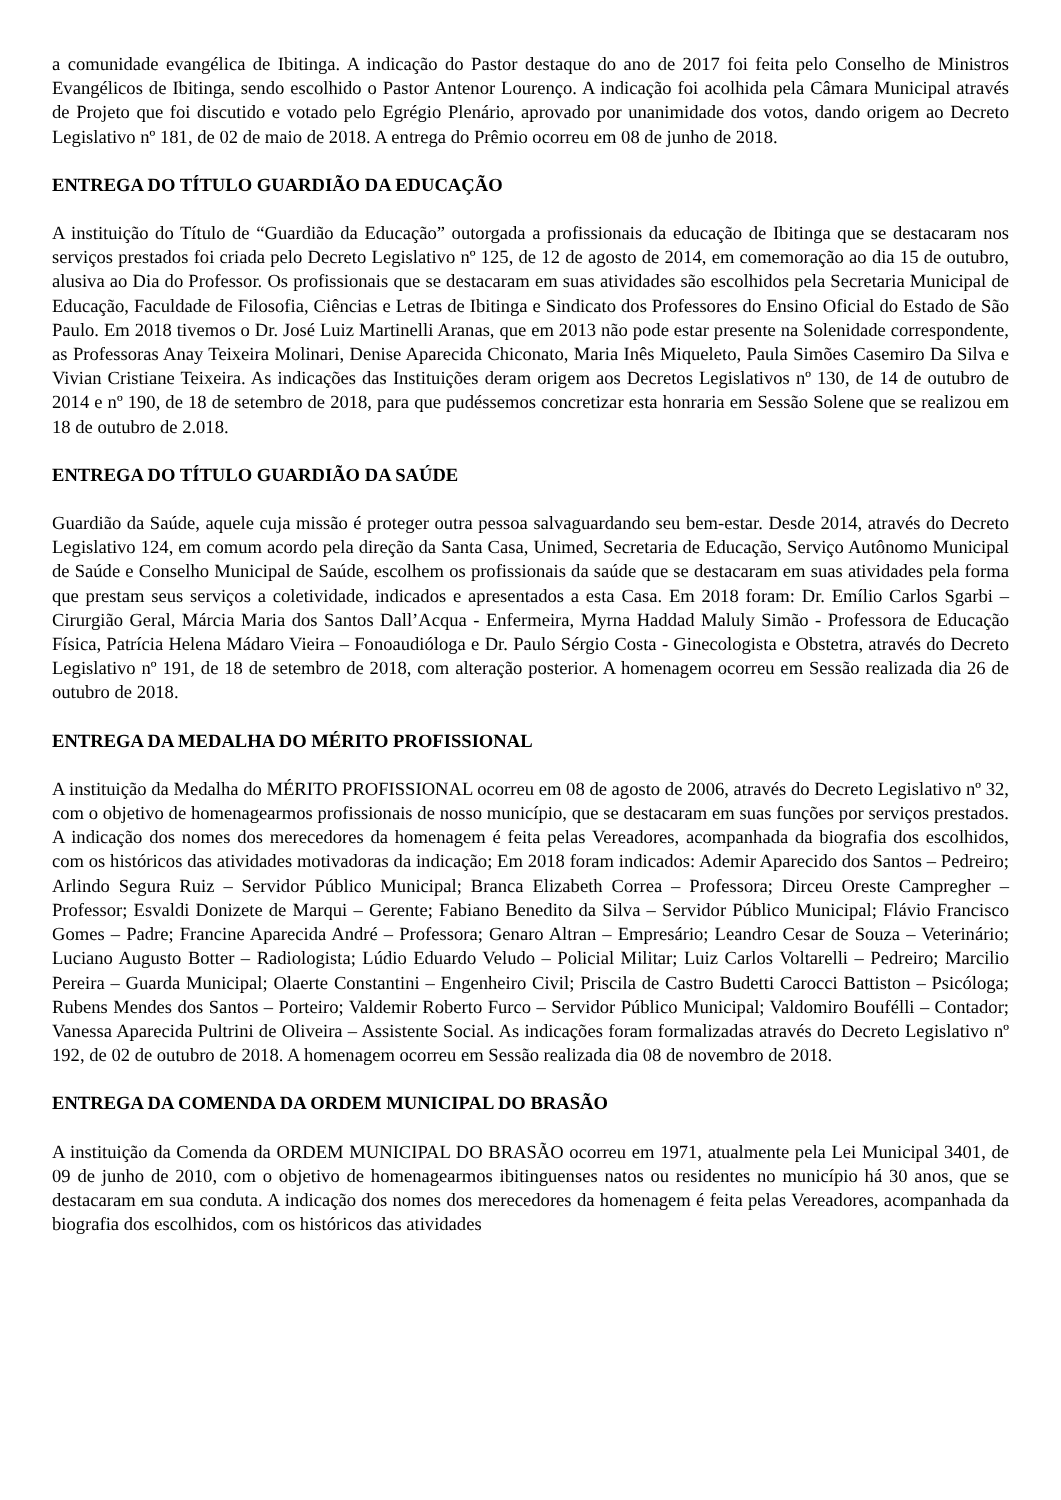a comunidade evangélica de Ibitinga. A indicação do Pastor destaque do ano de 2017 foi feita pelo Conselho de Ministros Evangélicos de Ibitinga, sendo escolhido o Pastor Antenor Lourenço. A indicação foi acolhida pela Câmara Municipal através de Projeto que foi discutido e votado pelo Egrégio Plenário, aprovado por unanimidade dos votos, dando origem ao Decreto Legislativo nº 181, de 02 de maio de 2018. A entrega do Prêmio ocorreu em 08 de junho de 2018.
ENTREGA DO TÍTULO GUARDIÃO DA EDUCAÇÃO
A instituição do Título de “Guardião da Educação” outorgada a profissionais da educação de Ibitinga que se destacaram nos serviços prestados foi criada pelo Decreto Legislativo nº 125, de 12 de agosto de 2014, em comemoração ao dia 15 de outubro, alusiva ao Dia do Professor. Os profissionais que se destacaram em suas atividades são escolhidos pela Secretaria Municipal de Educação, Faculdade de Filosofia, Ciências e Letras de Ibitinga e Sindicato dos Professores do Ensino Oficial do Estado de São Paulo. Em 2018 tivemos o Dr. José Luiz Martinelli Aranas, que em 2013 não pode estar presente na Solenidade correspondente, as Professoras Anay Teixeira Molinari, Denise Aparecida Chiconato, Maria Inês Miqueleto, Paula Simões Casemiro Da Silva e Vivian Cristiane Teixeira. As indicações das Instituições deram origem aos Decretos Legislativos nº 130, de 14 de outubro de 2014 e nº 190, de 18 de setembro de 2018, para que pudéssemos concretizar esta honraria em Sessão Solene que se realizou em 18 de outubro de 2.018.
ENTREGA DO TÍTULO GUARDIÃO DA SAÚDE
Guardião da Saúde, aquele cuja missão é proteger outra pessoa salvaguardando seu bem-estar. Desde 2014, através do Decreto Legislativo 124, em comum acordo pela direção da Santa Casa, Unimed, Secretaria de Educação, Serviço Autônomo Municipal de Saúde e Conselho Municipal de Saúde, escolhem os profissionais da saúde que se destacaram em suas atividades pela forma que prestam seus serviços a coletividade, indicados e apresentados a esta Casa. Em 2018 foram: Dr. Emílio Carlos Sgarbi – Cirurgião Geral, Márcia Maria dos Santos Dall’Acqua - Enfermeira, Myrna Haddad Maluly Simão - Professora de Educação Física, Patrícia Helena Mádaro Vieira – Fonoaudióloga e Dr. Paulo Sérgio Costa - Ginecologista e Obstetra, através do Decreto Legislativo nº 191, de 18 de setembro de 2018, com alteração posterior. A homenagem ocorreu em Sessão realizada dia 26 de outubro de 2018.
ENTREGA DA MEDALHA DO MÉRITO PROFISSIONAL
A instituição da Medalha do MÉRITO PROFISSIONAL ocorreu em 08 de agosto de 2006, através do Decreto Legislativo nº 32, com o objetivo de homenagearmos profissionais de nosso município, que se destacaram em suas funções por serviços prestados. A indicação dos nomes dos merecedores da homenagem é feita pelas Vereadores, acompanhada da biografia dos escolhidos, com os históricos das atividades motivadoras da indicação; Em 2018 foram indicados: Ademir Aparecido dos Santos – Pedreiro; Arlindo Segura Ruiz – Servidor Público Municipal; Branca Elizabeth Correa – Professora; Dirceu Oreste Campregher – Professor; Esvaldi Donizete de Marqui – Gerente; Fabiano Benedito da Silva – Servidor Público Municipal; Flávio Francisco Gomes – Padre; Francine Aparecida André – Professora; Genaro Altran – Empresário; Leandro Cesar de Souza – Veterinário; Luciano Augusto Botter – Radiologista; Lúdio Eduardo Veludo – Policial Militar; Luiz Carlos Voltarelli – Pedreiro; Marcilio Pereira – Guarda Municipal; Olaerte Constantini – Engenheiro Civil; Priscila de Castro Budetti Carocci Battiston – Psicóloga; Rubens Mendes dos Santos – Porteiro; Valdemir Roberto Furco – Servidor Público Municipal; Valdomiro Bouféllі – Contador; Vanessa Aparecida Pultrini de Oliveira – Assistente Social. As indicações foram formalizadas através do Decreto Legislativo nº 192, de 02 de outubro de 2018. A homenagem ocorreu em Sessão realizada dia 08 de novembro de 2018.
ENTREGA DA COMENDA DA ORDEM MUNICIPAL DO BRASÃO
A instituição da Comenda da ORDEM MUNICIPAL DO BRASÃO ocorreu em 1971, atualmente pela Lei Municipal 3401, de 09 de junho de 2010, com o objetivo de homenagearmos ibitinguenses natos ou residentes no município há 30 anos, que se destacaram em sua conduta. A indicação dos nomes dos merecedores da homenagem é feita pelas Vereadores, acompanhada da biografia dos escolhidos, com os históricos das atividades